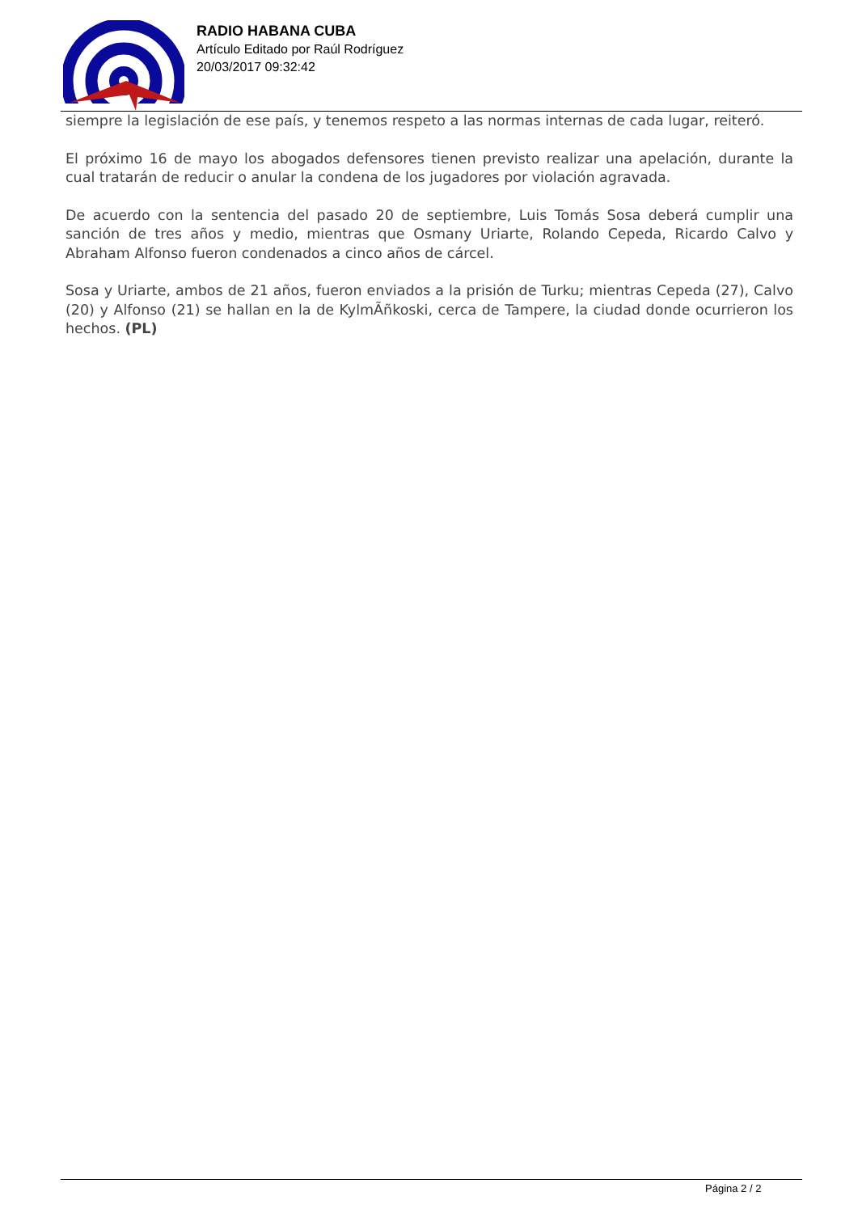RADIO HABANA CUBA
Artículo Editado por Raúl Rodríguez
20/03/2017 09:32:42
siempre la legislación de ese país, y tenemos respeto a las normas internas de cada lugar, reiteró.
El próximo 16 de mayo los abogados defensores tienen previsto realizar una apelación, durante la cual tratarán de reducir o anular la condena de los jugadores por violación agravada.
De acuerdo con la sentencia del pasado 20 de septiembre, Luis Tomás Sosa deberá cumplir una sanción de tres años y medio, mientras que Osmany Uriarte, Rolando Cepeda, Ricardo Calvo y Abraham Alfonso fueron condenados a cinco años de cárcel.
Sosa y Uriarte, ambos de 21 años, fueron enviados a la prisión de Turku; mientras Cepeda (27), Calvo (20) y Alfonso (21) se hallan en la de KylmÃñkoski, cerca de Tampere, la ciudad donde ocurrieron los hechos. (PL)
Página 2 / 2